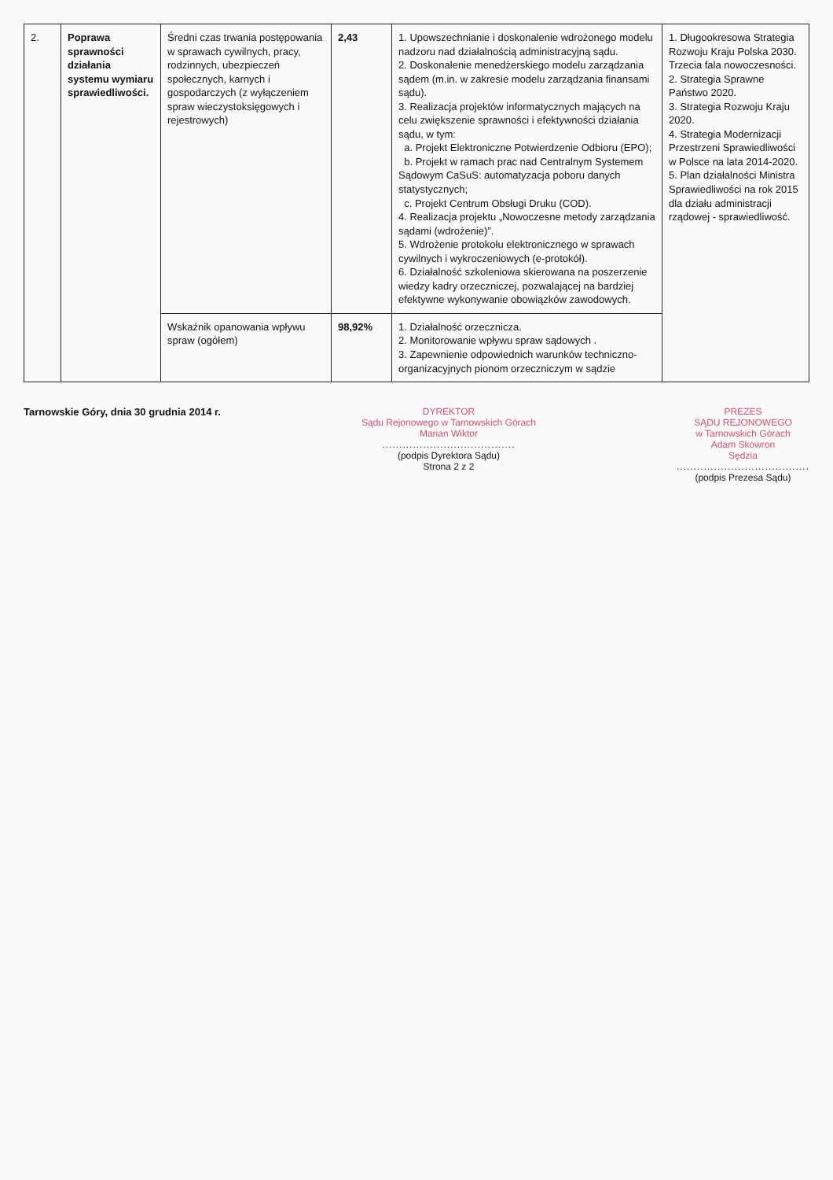| 2. | Poprawa sprawności działania systemu wymiaru sprawiedliwości. | Średni czas trwania postępowania w sprawach cywilnych, pracy, rodzinnych, ubezpieczeń społecznych, karnych i gospodarczych (z wyłączeniem spraw wieczystoksięgowych i rejestrowych) | 2,43 | 1. Upowszechnianie i doskonalenie wdrożonego modelu nadzoru nad działalnością administracyjną sądu. 2. Doskonalenie menedżerskiego modelu zarządzania sądem (m.in. w zakresie modelu zarządzania finansami sądu). 3. Realizacja projektów informatycznych mających na celu zwiększenie sprawności i efektywności działania sądu, w tym: a. Projekt Elektroniczne Potwierdzenie Odbioru (EPO); b. Projekt w ramach prac nad Centralnym Systemem Sądowym CaSuS: automatyzacja poboru danych statystycznych; c. Projekt Centrum Obsługi Druku (COD). 4. Realizacja projektu „Nowoczesne metody zarządzania sądami (wdrożenie)”. 5. Wdrożenie protokołu elektronicznego w sprawach cywilnych i wykroczeniowych (e-protokół). 6. Działalność szkoleniowa skierowana na poszerzenie wiedzy kadry orzeczniczej, pozwalającej na bardziej efektywne wykonywanie obowiązków zawodowych. | 1. Długookresowa Strategia Rozwoju Kraju Polska 2030. Trzecia fala nowoczesności. 2. Strategia Sprawne Państwo 2020. 3. Strategia Rozwoju Kraju 2020. 4. Strategia Modernizacji Przestrzeni Sprawiedliwości w Polsce na lata 2014-2020. 5. Plan działalności Ministra Sprawiedliwości na rok 2015 dla działu administracji rządowej - sprawiedliwość. |
| | | Wskaźnik opanowania wpływu spraw (ogółem) | 98,92% | 1. Działalność orzecznicza. 2. Monitorowanie wpływu spraw sądowych . 3. Zapewnienie odpowiednich warunków techniczno-organizacyjnych pionom orzeczniczym w sądzie | |
Tarnowskie Góry, dnia 30 grudnia 2014 r.
DYREKTOR
Sądu Rejonowego w Tarnowskich Górach
Marian Wiktor
.......................................
(podpis Dyrektora Sądu)
Strona 2 z 2
PREZES
SĄDU REJONOWEGO
w Tarnowskich Górach
Adam Skowron
Sędzia
.......................................
(podpis Prezesa Sądu)